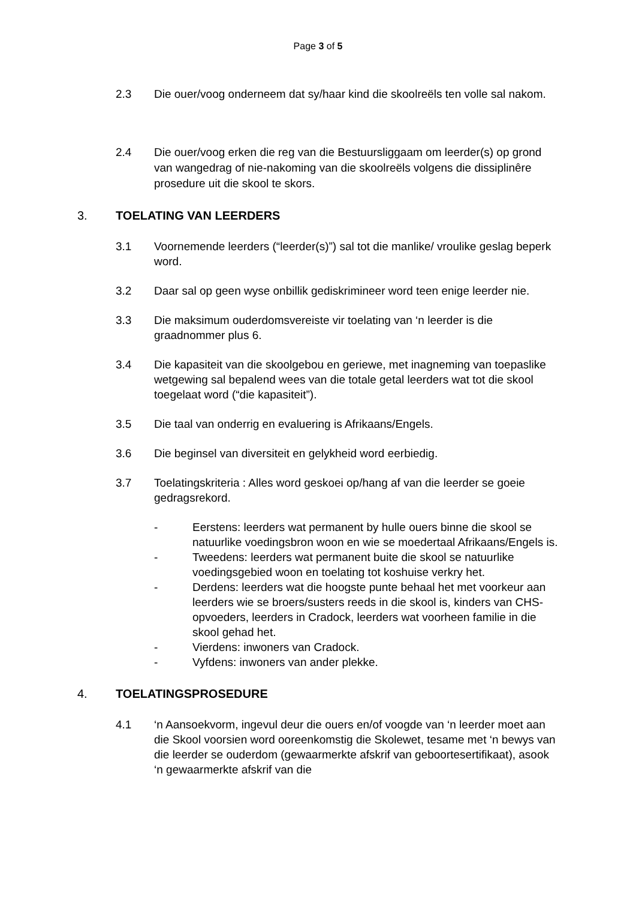Page 3 of 5
2.3 Die ouer/voog onderneem dat sy/haar kind die skoolreëls ten volle sal nakom.
2.4 Die ouer/voog erken die reg van die Bestuursliggaam om leerder(s) op grond van wangedrag of nie-nakoming van die skoolreëls volgens die dissiplinêre prosedure uit die skool te skors.
3. TOELATING VAN LEERDERS
3.1 Voornemende leerders (“leerder(s)”) sal tot die manlike/ vroulike geslag beperk word.
3.2 Daar sal op geen wyse onbillik gediskrimineer word teen enige leerder nie.
3.3 Die maksimum ouderdomsvereiste vir toelating van ‘n leerder is die graadnommer plus 6.
3.4 Die kapasiteit van die skoolgebou en geriewe, met inagneming van toepaslike wetgewing sal bepalend wees van die totale getal leerders wat tot die skool toegelaat word (“die kapasiteit”).
3.5 Die taal van onderrig en evaluering is Afrikaans/Engels.
3.6 Die beginsel van diversiteit en gelykheid word eerbiedig.
3.7 Toelatingskriteria : Alles word geskoei op/hang af van die leerder se goeie gedragsrekord.
- Eerstens: leerders wat permanent by hulle ouers binne die skool se natuurlike voedingsbron woon en wie se moedertaal Afrikaans/Engels is.
- Tweedens: leerders wat permanent buite die skool se natuurlike voedingsgebied woon en toelating tot koshuise verkry het.
- Derdens: leerders wat die hoogste punte behaal het met voorkeur aan leerders wie se broers/susters reeds in die skool is, kinders van CHS-opvoeders, leerders in Cradock, leerders wat voorheen familie in die skool gehad het.
- Vierdens: inwoners van Cradock.
- Vyfdens: inwoners van ander plekke.
4. TOELATINGSPROSEDURE
4.1 ‘n Aansoekvorm, ingevul deur die ouers en/of voogde van ‘n leerder moet aan die Skool voorsien word ooreenkomstig die Skolewet, tesame met ‘n bewys van die leerder se ouderdom (gewaarmerkte afskrif van geboortesertifikaat), asook ‘n gewaarmerkte afskrif van die